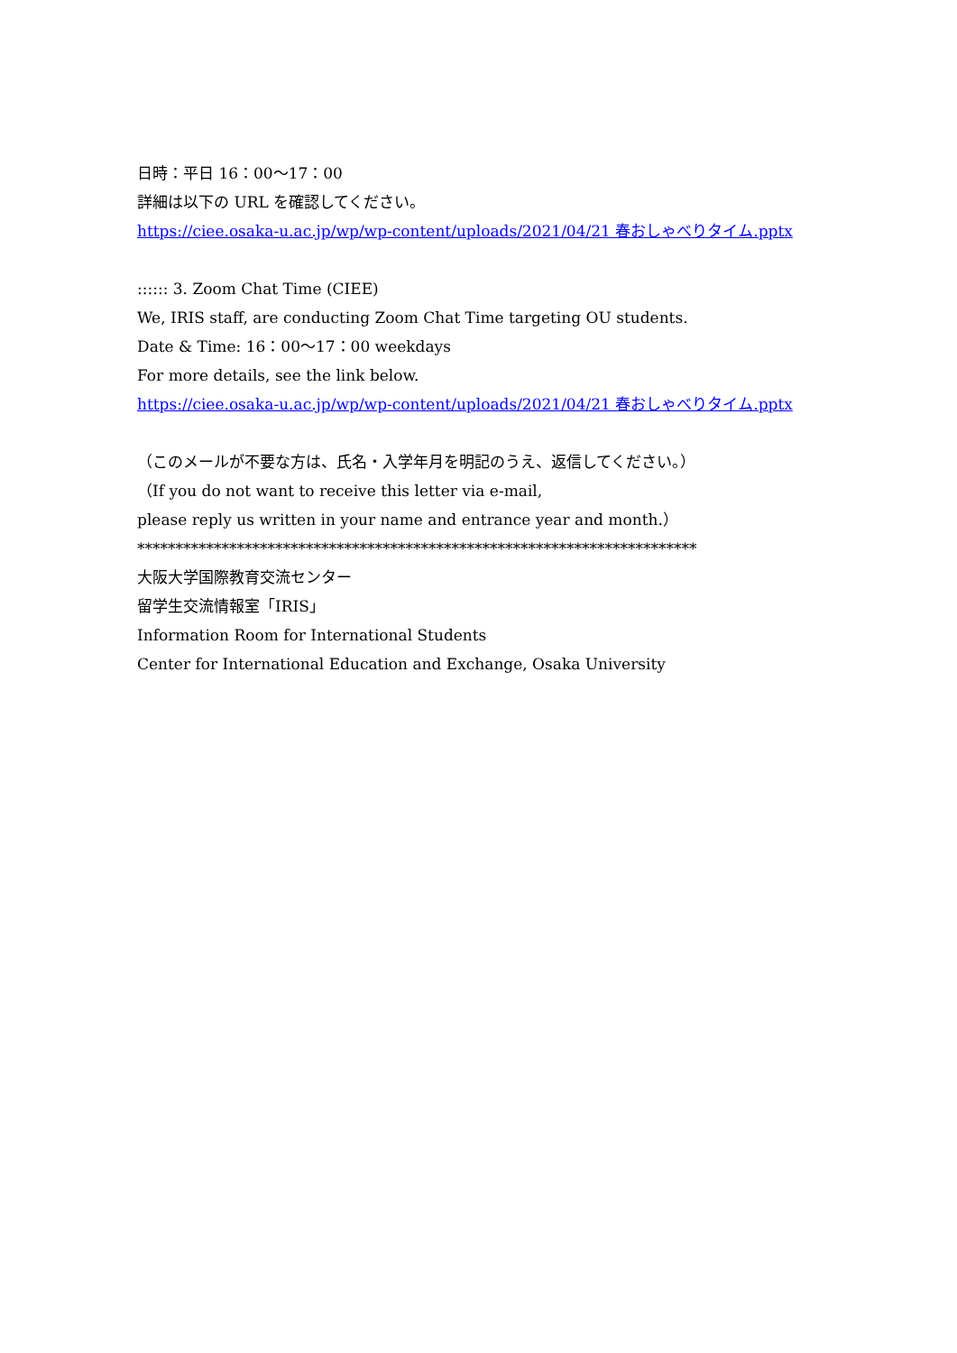日時：平日 16：00～17：00
詳細は以下の URL を確認してください。
https://ciee.osaka-u.ac.jp/wp/wp-content/uploads/2021/04/21 春おしゃべりタイム.pptx
:::::: 3. Zoom Chat Time (CIEE)
We, IRIS staff, are conducting Zoom Chat Time targeting OU students.
Date & Time: 16：00～17：00 weekdays
For more details, see the link below.
https://ciee.osaka-u.ac.jp/wp/wp-content/uploads/2021/04/21 春おしゃべりタイム.pptx
（このメールが不要な方は、氏名・入学年月を明記のうえ、返信してください。）
（If you do not want to receive this letter via e-mail,
please reply us written in your name and entrance year and month.）
*************************************************************************
大阪大学国際教育交流センター
留学生交流情報室「IRIS」
Information Room for International Students
Center for International Education and Exchange, Osaka University